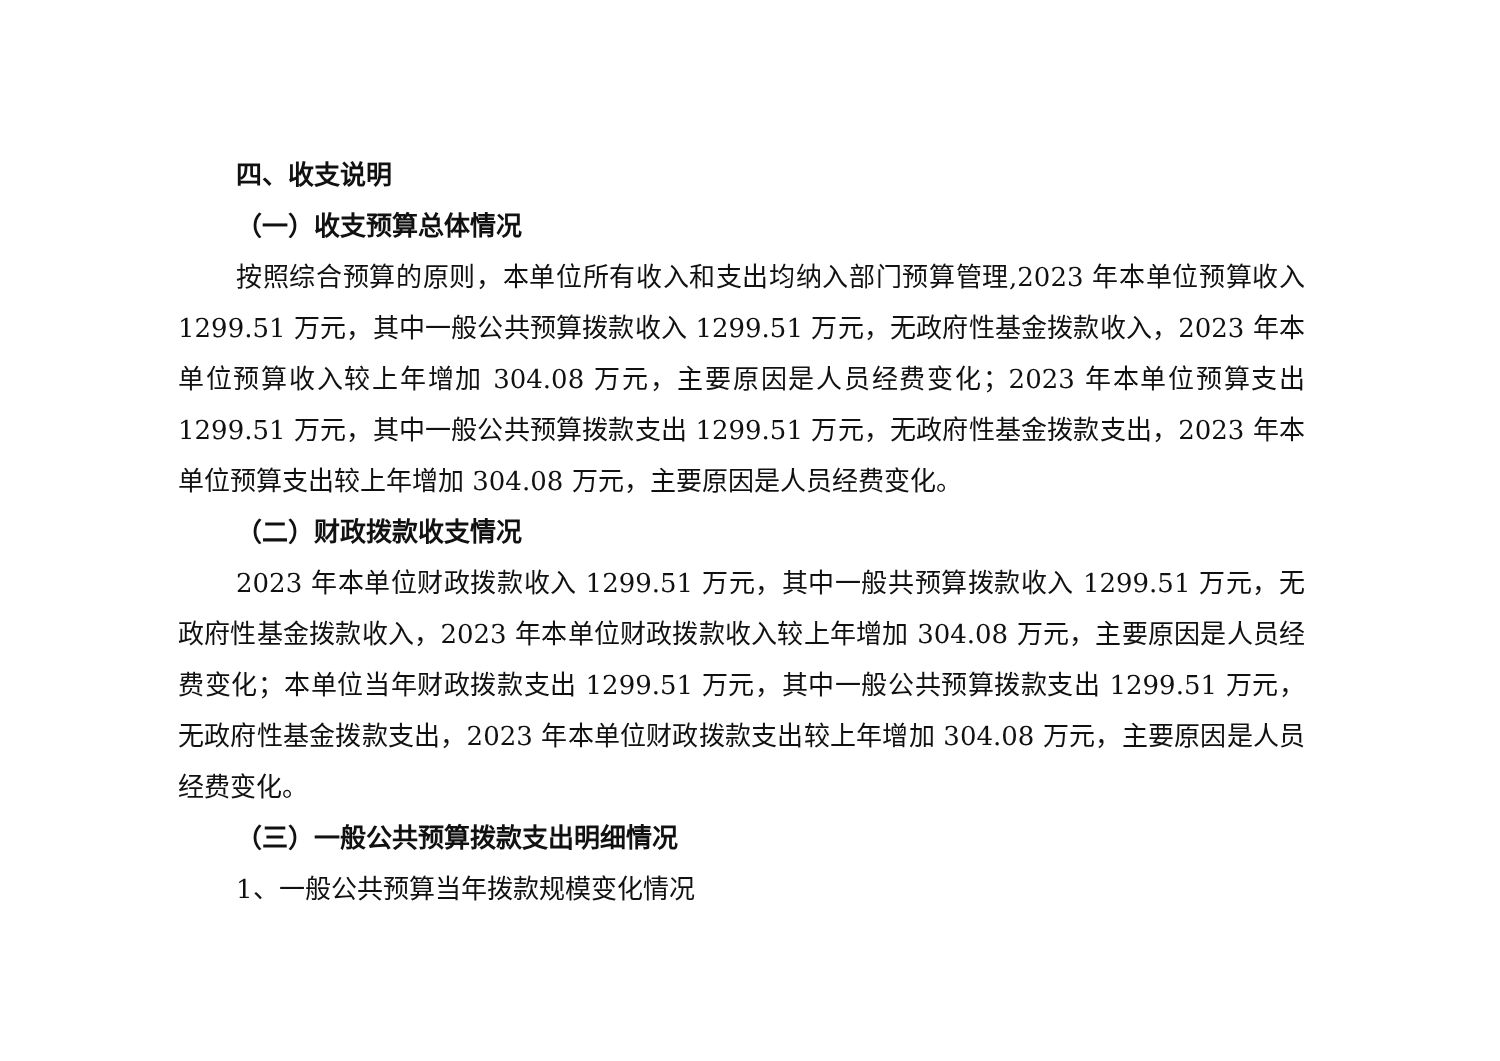四、收支说明
（一）收支预算总体情况
按照综合预算的原则，本单位所有收入和支出均纳入部门预算管理,2023 年本单位预算收入 1299.51 万元，其中一般公共预算拨款收入 1299.51 万元，无政府性基金拨款收入，2023 年本单位预算收入较上年增加 304.08 万元，主要原因是人员经费变化；2023 年本单位预算支出 1299.51 万元，其中一般公共预算拨款支出 1299.51 万元，无政府性基金拨款支出，2023 年本单位预算支出较上年增加 304.08 万元，主要原因是人员经费变化。
（二）财政拨款收支情况
2023 年本单位财政拨款收入 1299.51 万元，其中一般共预算拨款收入 1299.51 万元，无政府性基金拨款收入，2023 年本单位财政拨款收入较上年增加 304.08 万元，主要原因是人员经费变化；本单位当年财政拨款支出 1299.51 万元，其中一般公共预算拨款支出 1299.51 万元，无政府性基金拨款支出，2023 年本单位财政拨款支出较上年增加 304.08 万元，主要原因是人员经费变化。
（三）一般公共预算拨款支出明细情况
1、一般公共预算当年拨款规模变化情况